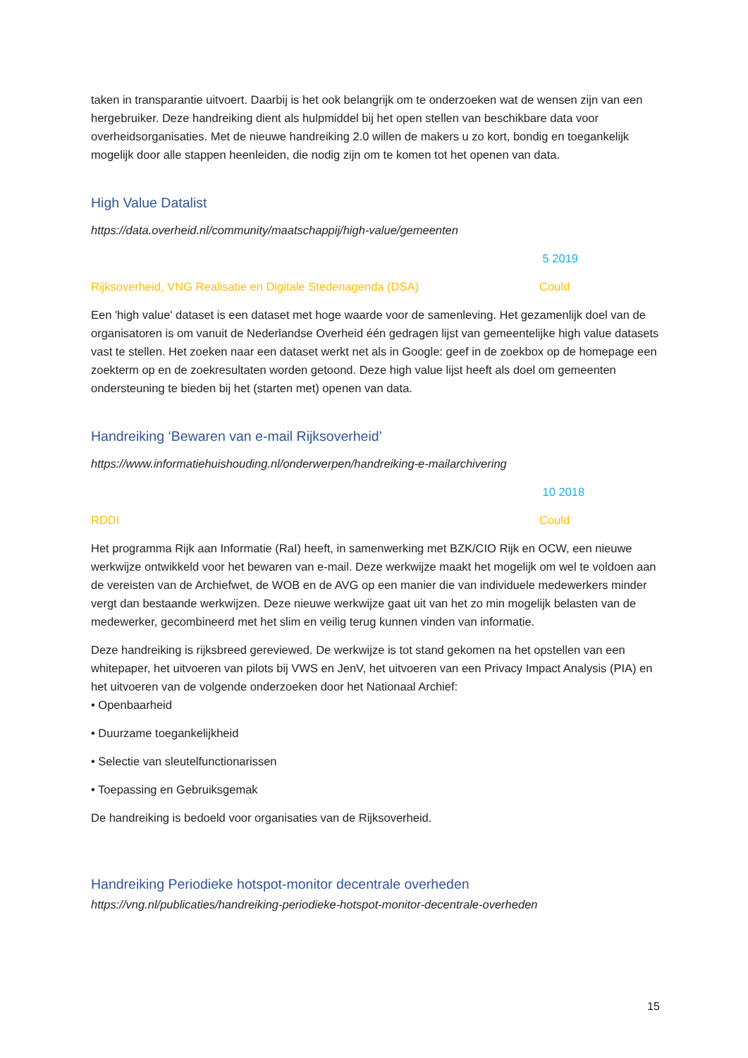taken in transparantie uitvoert. Daarbij is het ook belangrijk om te onderzoeken wat de wensen zijn van een hergebruiker. Deze handreiking dient als hulpmiddel bij het open stellen van beschikbare data voor overheidsorganisaties. Met de nieuwe handreiking 2.0 willen de makers u zo kort, bondig en toegankelijk mogelijk door alle stappen heenleiden, die nodig zijn om te komen tot het openen van data.
High Value Datalist
https://data.overheid.nl/community/maatschappij/high-value/gemeenten
5 2019
Rijksoverheid, VNG Realisatie en Digitale Stedenagenda (DSA) Could
Een 'high value' dataset is een dataset met hoge waarde voor de samenleving. Het gezamenlijk doel van de organisatoren is om vanuit de Nederlandse Overheid één gedragen lijst van gemeentelijke high value datasets vast te stellen. Het zoeken naar een dataset werkt net als in Google: geef in de zoekbox op de homepage een zoekterm op en de zoekresultaten worden getoond. Deze high value lijst heeft als doel om gemeenten ondersteuning te bieden bij het (starten met) openen van data.
Handreiking ‘Bewaren van e-mail Rijksoverheid’
https://www.informatiehuishouding.nl/onderwerpen/handreiking-e-mailarchivering
10 2018
RDDI Could
Het programma Rijk aan Informatie (RaI) heeft, in samenwerking met BZK/CIO Rijk en OCW, een nieuwe werkwijze ontwikkeld voor het bewaren van e-mail. Deze werkwijze maakt het mogelijk om wel te voldoen aan de vereisten van de Archiefwet, de WOB en de AVG op een manier die van individuele medewerkers minder vergt dan bestaande werkwijzen. Deze nieuwe werkwijze gaat uit van het zo min mogelijk belasten van de medewerker, gecombineerd met het slim en veilig terug kunnen vinden van informatie.
Deze handreiking is rijksbreed gereviewed. De werkwijze is tot stand gekomen na het opstellen van een whitepaper, het uitvoeren van pilots bij VWS en JenV, het uitvoeren van een Privacy Impact Analysis (PIA) en het uitvoeren van de volgende onderzoeken door het Nationaal Archief:
• Openbaarheid
• Duurzame toegankelijkheid
• Selectie van sleutelfunctionarissen
• Toepassing en Gebruiksgemak
De handreiking is bedoeld voor organisaties van de Rijksoverheid.
Handreiking Periodieke hotspot-monitor decentrale overheden
https://vng.nl/publicaties/handreiking-periodieke-hotspot-monitor-decentrale-overheden
15